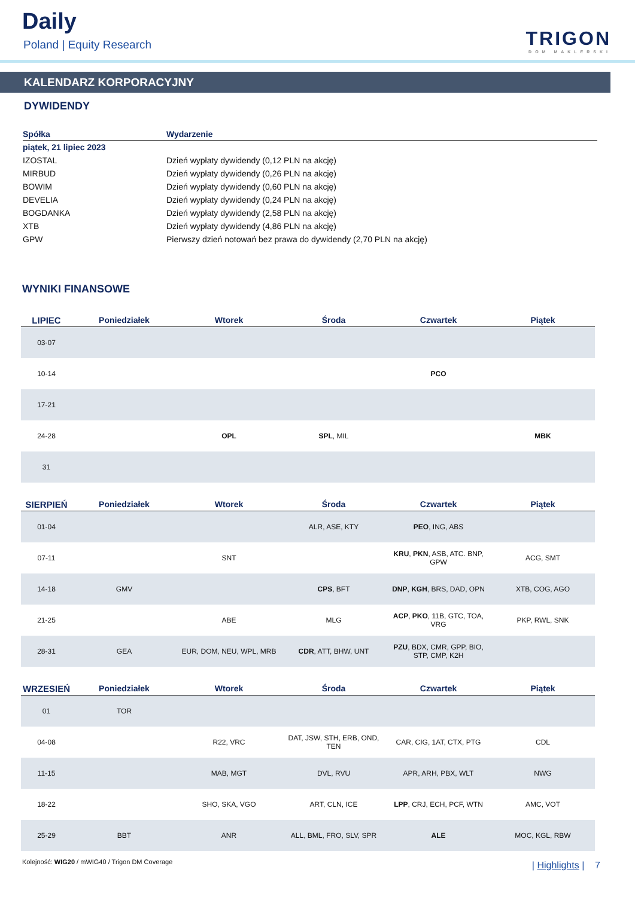Daily
Poland | Equity Research TRIGON
DOM MAKLERSKI
KALENDARZ KORPORACYJNY
DYWIDENDY
| Spółka | Wydarzenie |
| --- | --- |
| piątek, 21 lipiec 2023 | |
| IZOSTAL | Dzień wypłaty dywidendy (0,12 PLN na akcję) |
| MIRBUD | Dzień wypłaty dywidendy (0,26 PLN na akcję) |
| BOWIM | Dzień wypłaty dywidendy (0,60 PLN na akcję) |
| DEVELIA | Dzień wypłaty dywidendy (0,24 PLN na akcję) |
| BOGDANKA | Dzień wypłaty dywidendy (2,58 PLN na akcję) |
| XTB | Dzień wypłaty dywidendy (4,86 PLN na akcję) |
| GPW | Pierwszy dzień notowań bez prawa do dywidendy (2,70 PLN na akcję) |
WYNIKI FINANSOWE
| LIPIEC | Poniedziałek | Wtorek | Środa | Czwartek | Piątek |
| --- | --- | --- | --- | --- | --- |
| 03-07 | | | | | |
| 10-14 | | | | PCO | |
| 17-21 | | | | | |
| 24-28 | | OPL | SPL , MIL | | MBK |
| 31 | | | | | |
| SIERPIEŃ | Poniedziałek | Wtorek | Środa | Czwartek | Piątek |
| --- | --- | --- | --- | --- | --- |
| 01-04 | | | ALR, ASE, KTY | PEO , ING, ABS | |
| 07-11 | | SNT | | KRU , PKN , ASB, ATC. BNP, GPW | ACG, SMT |
| 14-18 | GMV | | CPS , BFT | DNP , KGH , BRS, DAD, OPN | XTB, COG, AGO |
| 21-25 | | ABE | MLG | ACP , PKO , 11B, GTC, TOA, VRG | PKP, RWL, SNK |
| 28-31 | GEA | EUR, DOM, NEU, WPL, MRB | CDR , ATT, BHW, UNT | PZU , BDX, CMR, GPP, BIO, STP, CMP, K2H | |
| WRZESIEŃ | Poniedziałek | Wtorek | Środa | Czwartek | Piątek |
| --- | --- | --- | --- | --- | --- |
| 01 | TOR | | | | |
| 04-08 | | R22, VRC | DAT, JSW, STH, ERB, OND, TEN | CAR, CIG, 1AT, CTX, PTG | CDL |
| 11-15 | | MAB, MGT | DVL, RVU | APR, ARH, PBX, WLT | NWG |
| 18-22 | | SHO, SKA, VGO | ART, CLN, ICE | LPP , CRJ, ECH, PCF, WTN | AMC, VOT |
| 25-29 | BBT | ANR | ALL, BML, FRO, SLV, SPR | ALE | MOC, KGL, RBW |
Kolejność: WIG20 / mWIG40 / Trigon DM Coverage
| Highlights | 7